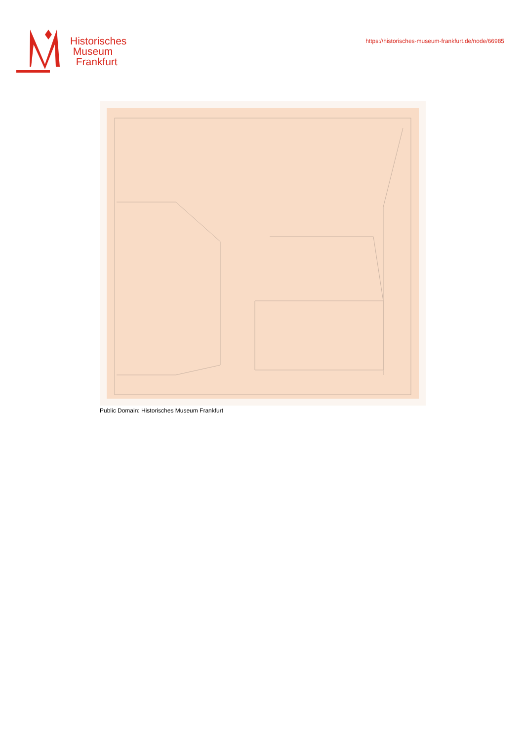Historisches
Museum
Frankfurt
https://historisches-museum-frankfurt.de/node/66985
Public Domain: Historisches Museum Frankfurt